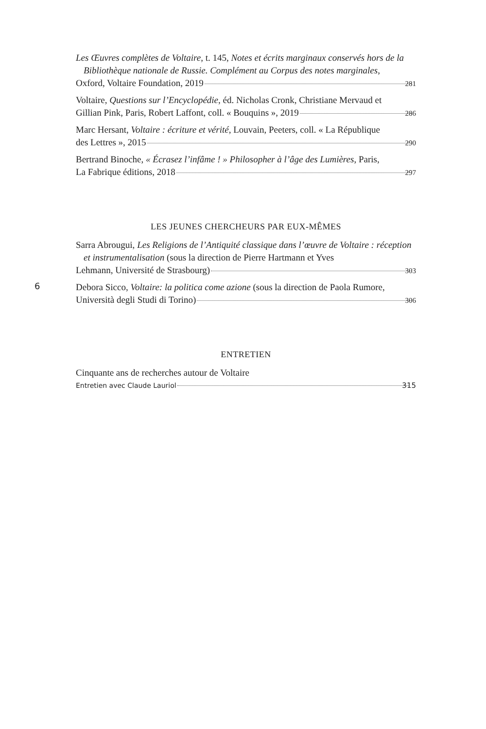Les Œuvres complètes de Voltaire, t. 145, Notes et écrits marginaux conservés hors de la Bibliothèque nationale de Russie. Complément au Corpus des notes marginales,
Oxford, Voltaire Foundation, 2019 281
Voltaire, Questions sur l’Encyclopédie, éd. Nicholas Cronk, Christiane Mervaud et
Gillian Pink, Paris, Robert Laffont, coll. « Bouquins », 2019 286
Marc Hersant, Voltaire : écriture et vérité, Louvain, Peeters, coll. « La République
des Lettres », 2015 290
Bertrand Binoche, « Écrasez l’infâme ! » Philosopher à l’âge des Lumières, Paris,
La Fabrique éditions, 2018 297
LES JEUNES CHERCHEURS PAR EUX-MÊMES
Sarra Abrougui, Les Religions de l’Antiquité classique dans l’œuvre de Voltaire : réception et instrumentalisation (sous la direction de Pierre Hartmann et Yves
Lehmann, Université de Strasbourg) 303
6
Debora Sicco, Voltaire: la politica come azione (sous la direction de Paola Rumore,
Università degli Studi di Torino) 306
ENTRETIEN
Cinquante ans de recherches autour de Voltaire
Entretien avec Claude Lauriol 315